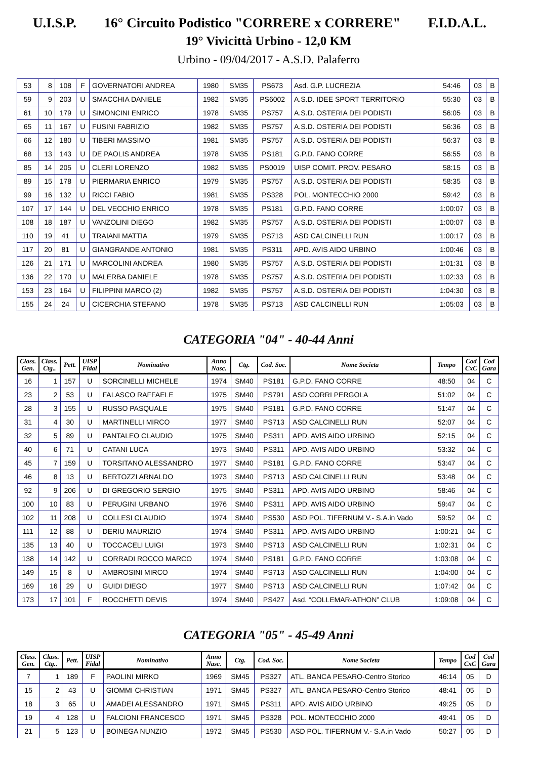U.I.S.P. 16° Circuito Podistico "CORRERE x CORRERE" F.I.D.A.L.
19° Vivicittà Urbino - 12,0 KM
Urbino - 09/04/2017 - A.S.D. Palaferro
| 53 | 8 | 108 | F | GOVERNATORI ANDREA | 1980 | SM35 | PS673 | Asd. G.P. LUCREZIA | 54:46 | 03 | B |
| 59 | 9 | 203 | U | SMACCHIA DANIELE | 1982 | SM35 | PS6002 | A.S.D. IDEE SPORT TERRITORIO | 55:30 | 03 | B |
| 61 | 10 | 179 | U | SIMONCINI ENRICO | 1978 | SM35 | PS757 | A.S.D. OSTERIA DEI PODISTI | 56:05 | 03 | B |
| 65 | 11 | 167 | U | FUSINI FABRIZIO | 1982 | SM35 | PS757 | A.S.D. OSTERIA DEI PODISTI | 56:36 | 03 | B |
| 66 | 12 | 180 | U | TIBERI MASSIMO | 1981 | SM35 | PS757 | A.S.D. OSTERIA DEI PODISTI | 56:37 | 03 | B |
| 68 | 13 | 143 | U | DE PAOLIS ANDREA | 1978 | SM35 | PS181 | G.P.D. FANO CORRE | 56:55 | 03 | B |
| 85 | 14 | 205 | U | CLERI LORENZO | 1982 | SM35 | PS0019 | UISP COMIT. PROV. PESARO | 58:15 | 03 | B |
| 89 | 15 | 178 | U | PIERMARIA ENRICO | 1979 | SM35 | PS757 | A.S.D. OSTERIA DEI PODISTI | 58:35 | 03 | B |
| 99 | 16 | 132 | U | RICCI FABIO | 1981 | SM35 | PS328 | POL. MONTECCHIO 2000 | 59:42 | 03 | B |
| 107 | 17 | 144 | U | DEL VECCHIO ENRICO | 1978 | SM35 | PS181 | G.P.D. FANO CORRE | 1:00:07 | 03 | B |
| 108 | 18 | 187 | U | VANZOLINI DIEGO | 1982 | SM35 | PS757 | A.S.D. OSTERIA DEI PODISTI | 1:00:07 | 03 | B |
| 110 | 19 | 41 | U | TRAIANI MATTIA | 1979 | SM35 | PS713 | ASD CALCINELLI RUN | 1:00:17 | 03 | B |
| 117 | 20 | 81 | U | GIANGRANDE ANTONIO | 1981 | SM35 | PS311 | APD. AVIS AIDO URBINO | 1:00:46 | 03 | B |
| 126 | 21 | 171 | U | MARCOLINI ANDREA | 1980 | SM35 | PS757 | A.S.D. OSTERIA DEI PODISTI | 1:01:31 | 03 | B |
| 136 | 22 | 170 | U | MALERBA DANIELE | 1978 | SM35 | PS757 | A.S.D. OSTERIA DEI PODISTI | 1:02:33 | 03 | B |
| 153 | 23 | 164 | U | FILIPPINI MARCO (2) | 1982 | SM35 | PS757 | A.S.D. OSTERIA DEI PODISTI | 1:04:30 | 03 | B |
| 155 | 24 | 24 | U | CICERCHIA STEFANO | 1978 | SM35 | PS713 | ASD CALCINELLI RUN | 1:05:03 | 03 | B |
CATEGORIA "04" - 40-44 Anni
| Class. Gen. | Class. Ctg.. | Pett. | UISP Fidal | Nominativo | Anno Nasc. | Ctg. | Cod. Soc. | Nome Societa | Tempo | Cod CxC | Cod Gara |
| --- | --- | --- | --- | --- | --- | --- | --- | --- | --- | --- | --- |
| 16 | 1 | 157 | U | SORCINELLI MICHELE | 1974 | SM40 | PS181 | G.P.D. FANO CORRE | 48:50 | 04 | C |
| 23 | 2 | 53 | U | FALASCO RAFFAELE | 1975 | SM40 | PS791 | ASD CORRI PERGOLA | 51:02 | 04 | C |
| 28 | 3 | 155 | U | RUSSO PASQUALE | 1975 | SM40 | PS181 | G.P.D. FANO CORRE | 51:47 | 04 | C |
| 31 | 4 | 30 | U | MARTINELLI MIRCO | 1977 | SM40 | PS713 | ASD CALCINELLI RUN | 52:07 | 04 | C |
| 32 | 5 | 89 | U | PANTALEO CLAUDIO | 1975 | SM40 | PS311 | APD. AVIS AIDO URBINO | 52:15 | 04 | C |
| 40 | 6 | 71 | U | CATANI LUCA | 1973 | SM40 | PS311 | APD. AVIS AIDO URBINO | 53:32 | 04 | C |
| 45 | 7 | 159 | U | TORSITANO ALESSANDRO | 1977 | SM40 | PS181 | G.P.D. FANO CORRE | 53:47 | 04 | C |
| 46 | 8 | 13 | U | BERTOZZI ARNALDO | 1973 | SM40 | PS713 | ASD CALCINELLI RUN | 53:48 | 04 | C |
| 92 | 9 | 206 | U | DI GREGORIO SERGIO | 1975 | SM40 | PS311 | APD. AVIS AIDO URBINO | 58:46 | 04 | C |
| 100 | 10 | 83 | U | PERUGINI URBANO | 1976 | SM40 | PS311 | APD. AVIS AIDO URBINO | 59:47 | 04 | C |
| 102 | 11 | 208 | U | COLLESI CLAUDIO | 1974 | SM40 | PS530 | ASD POL. TIFERNUM V.- S.A.in Vado | 59:52 | 04 | C |
| 111 | 12 | 88 | U | DERIU MAURIZIO | 1974 | SM40 | PS311 | APD. AVIS AIDO URBINO | 1:00:21 | 04 | C |
| 135 | 13 | 40 | U | TOCCACELI LUIGI | 1973 | SM40 | PS713 | ASD CALCINELLI RUN | 1:02:31 | 04 | C |
| 138 | 14 | 142 | U | CORRADI ROCCO MARCO | 1974 | SM40 | PS181 | G.P.D. FANO CORRE | 1:03:08 | 04 | C |
| 149 | 15 | 8 | U | AMBROSINI MIRCO | 1974 | SM40 | PS713 | ASD CALCINELLI RUN | 1:04:00 | 04 | C |
| 169 | 16 | 29 | U | GUIDI DIEGO | 1977 | SM40 | PS713 | ASD CALCINELLI RUN | 1:07:42 | 04 | C |
| 173 | 17 | 101 | F | ROCCHETTI DEVIS | 1974 | SM40 | PS427 | Asd. “COLLEMAR-ATHON” CLUB | 1:09:08 | 04 | C |
CATEGORIA "05" - 45-49 Anni
| Class. Gen. | Class. Ctg.. | Pett. | UISP Fidal | Nominativo | Anno Nasc. | Ctg. | Cod. Soc. | Nome Societa | Tempo | Cod CxC | Cod Gara |
| --- | --- | --- | --- | --- | --- | --- | --- | --- | --- | --- | --- |
| 7 | 1 | 189 | F | PAOLINI MIRKO | 1969 | SM45 | PS327 | ATL. BANCA PESARO-Centro Storico | 46:14 | 05 | D |
| 15 | 2 | 43 | U | GIOMMI CHRISTIAN | 1971 | SM45 | PS327 | ATL. BANCA PESARO-Centro Storico | 48:41 | 05 | D |
| 18 | 3 | 65 | U | AMADEI ALESSANDRO | 1971 | SM45 | PS311 | APD. AVIS AIDO URBINO | 49:25 | 05 | D |
| 19 | 4 | 128 | U | FALCIONI FRANCESCO | 1971 | SM45 | PS328 | POL. MONTECCHIO 2000 | 49:41 | 05 | D |
| 21 | 5 | 123 | U | BOINEGA NUNZIO | 1972 | SM45 | PS530 | ASD POL. TIFERNUM V.- S.A.in Vado | 50:27 | 05 | D |